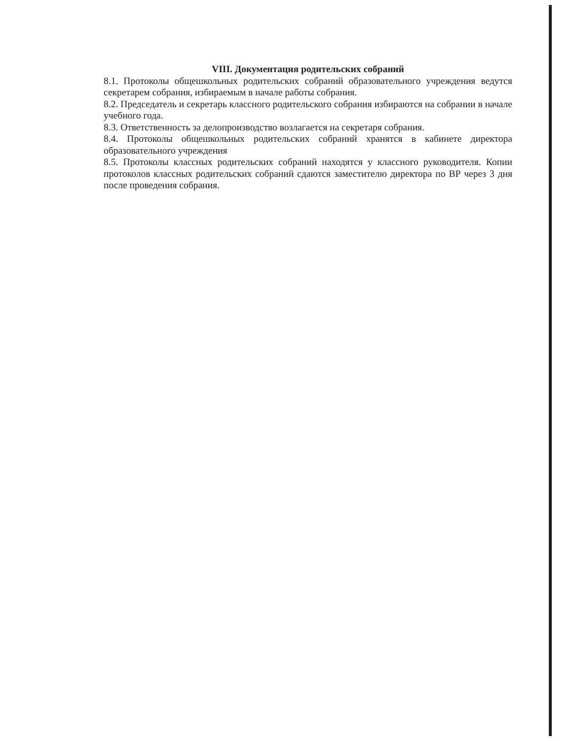VIII. Документация родительских собраний
8.1. Протоколы общешкольных родительских собраний образовательного учреждения ведутся секретарем собрания, избираемым в начале работы собрания.
8.2. Председатель и секретарь классного родительского собрания избираются на собрании в начале учебного года.
8.3. Ответственность за делопроизводство возлагается на секретаря собрания.
8.4. Протоколы общешкольных родительских собраний хранятся в кабинете директора образовательного учреждения
8.5. Протоколы классных родительских собраний находятся у классного руководителя. Копии протоколов классных родительских собраний сдаются заместителю директора по ВР через 3 дня после проведения собрания.